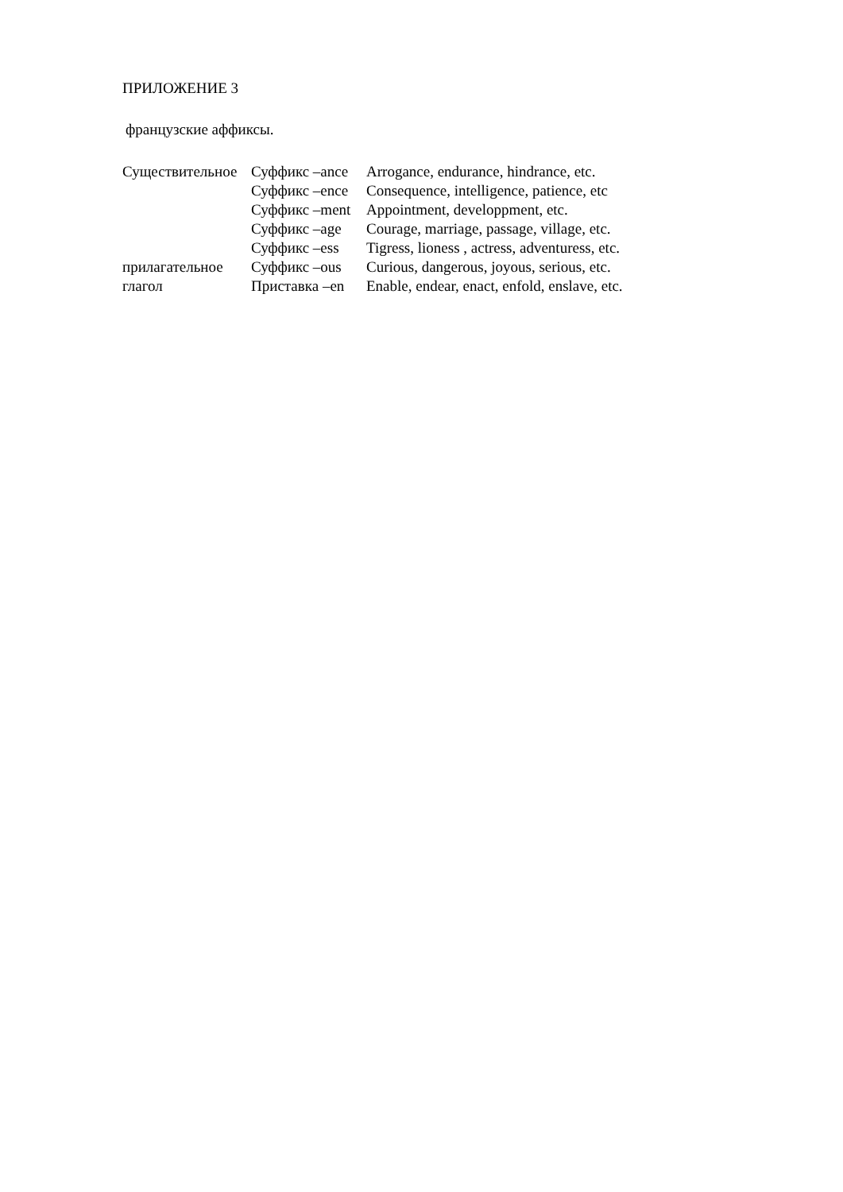ПРИЛОЖЕНИЕ 3
французские аффиксы.
| Существительное | Суффикс –ance | Arrogance, endurance, hindrance, etc. |
| | Суффикс –ence | Consequence, intelligence, patience, etc |
| | Суффикс –ment | Appointment, developpment, etc. |
| | Суффикс –age | Courage, marriage, passage, village, etc. |
| | Суффикс –ess | Tigress, lioness , actress, adventuress, etc. |
| прилагательное | Суффикс –ous | Curious, dangerous, joyous, serious, etc. |
| глагол | Приставка –en | Enable, endear, enact, enfold, enslave, etc. |